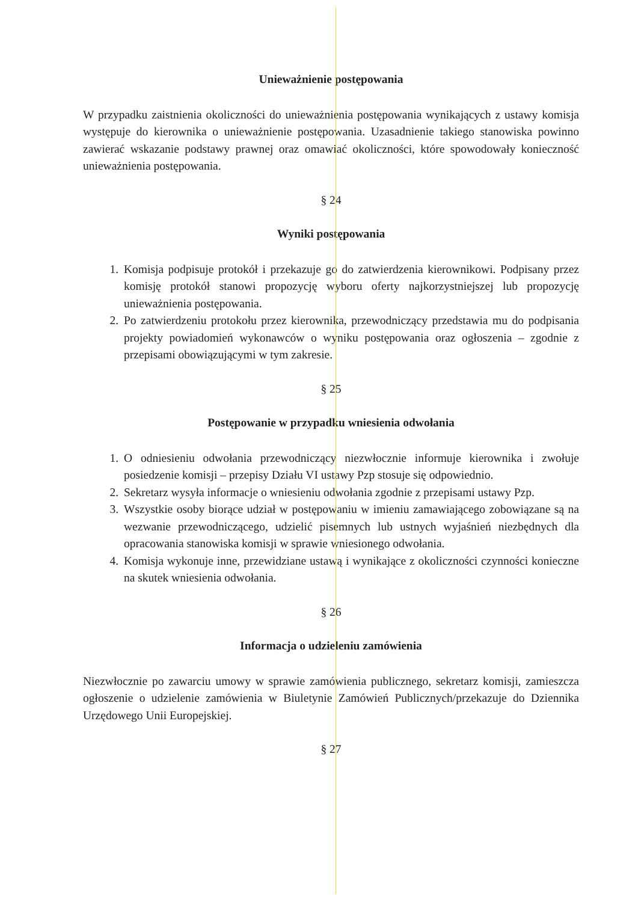Unieważnienie postępowania
W przypadku zaistnienia okoliczności do unieważnienia postępowania wynikających z ustawy komisja występuje do kierownika o unieważnienie postępowania. Uzasadnienie takiego stanowiska powinno zawierać wskazanie podstawy prawnej oraz omawiać okoliczności, które spowodowały konieczność unieważnienia postępowania.
§ 24
Wyniki postępowania
1. Komisja podpisuje protokół i przekazuje go do zatwierdzenia kierownikowi. Podpisany przez komisję protokół stanowi propozycję wyboru oferty najkorzystniejszej lub propozycję unieważnienia postępowania.
2. Po zatwierdzeniu protokołu przez kierownika, przewodniczący przedstawia mu do podpisania projekty powiadomień wykonawców o wyniku postępowania oraz ogłoszenia – zgodnie z przepisami obowiązującymi w tym zakresie.
§ 25
Postępowanie w przypadku wniesienia odwołania
1. O odniesieniu odwołania przewodniczący niezwłocznie informuje kierownika i zwołuje posiedzenie komisji – przepisy Działu VI ustawy Pzp stosuje się odpowiednio.
2. Sekretarz wysyła informacje o wniesieniu odwołania zgodnie z przepisami ustawy Pzp.
3. Wszystkie osoby biorące udział w postępowaniu w imieniu zamawiającego zobowiązane są na wezwanie przewodniczącego, udzielić pisemnych lub ustnych wyjaśnień niezbędnych dla opracowania stanowiska komisji w sprawie wniesionego odwołania.
4. Komisja wykonuje inne, przewidziane ustawą i wynikające z okoliczności czynności konieczne na skutek wniesienia odwołania.
§ 26
Informacja o udzieleniu zamówienia
Niezwłocznie po zawarciu umowy w sprawie zamówienia publicznego, sekretarz komisji, zamieszcza ogłoszenie o udzielenie zamówienia w Biuletynie Zamówień Publicznych/przekazuje do Dziennika Urzędowego Unii Europejskiej.
§ 27